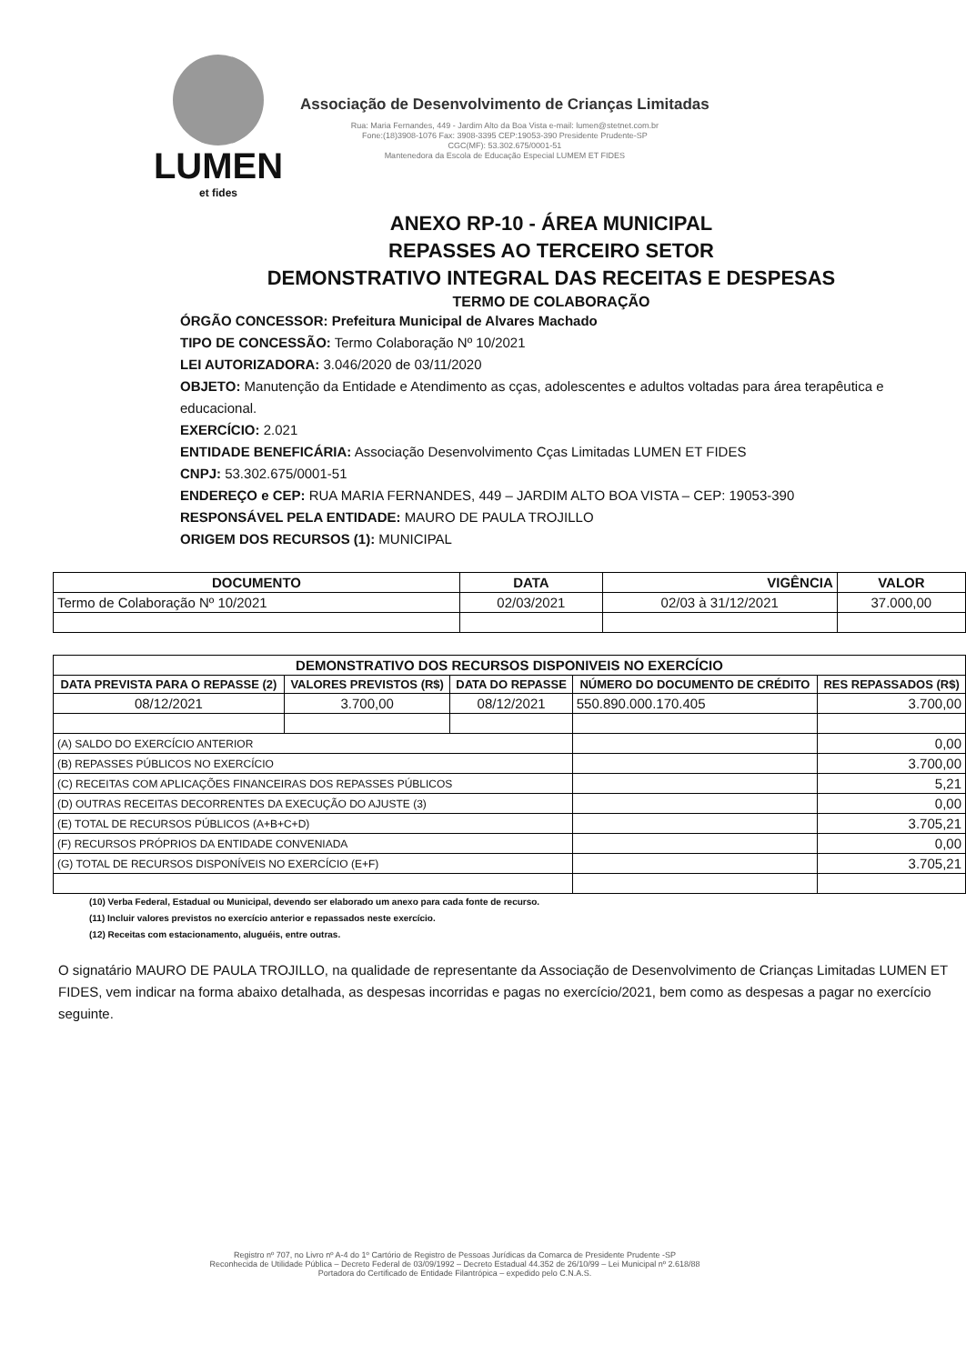LUMEN
et fides
Associação de Desenvolvimento de Crianças Limitadas
Rua: Maria Fernandes, 449 - Jardim Alto da Boa Vista e-mail: lumen@stetnet.com.br
Fone:(18)3908-1076 Fax: 3908-3395 CEP:19053-390 Presidente Prudente-SP
CGC(MF): 53.302.675/0001-51
Mantenedora da Escola de Educação Especial LUMEM ET FIDES
ANEXO RP-10 - ÁREA MUNICIPAL
REPASSES AO TERCEIRO SETOR
DEMONSTRATIVO INTEGRAL DAS RECEITAS E DESPESAS
TERMO DE COLABORAÇÃO
ÓRGÃO CONCESSOR: Prefeitura Municipal de Alvares Machado
TIPO DE CONCESSÃO: Termo Colaboração Nº 10/2021
LEI AUTORIZADORA: 3.046/2020 de 03/11/2020
OBJETO: Manutenção da Entidade e Atendimento as cças, adolescentes e adultos voltadas para área terapêutica e educacional.
EXERCÍCIO: 2.021
ENTIDADE BENEFICÁRIA: Associação Desenvolvimento Cças Limitadas LUMEN ET FIDES
CNPJ: 53.302.675/0001-51
ENDEREÇO e CEP: RUA MARIA FERNANDES, 449 – JARDIM ALTO BOA VISTA – CEP: 19053-390
RESPONSÁVEL PELA ENTIDADE: MAURO DE PAULA TROJILLO
ORIGEM DOS RECURSOS (1): MUNICIPAL
| DOCUMENTO | DATA | VIGÊNCIA | VALOR |
| --- | --- | --- | --- |
| Termo de Colaboração Nº 10/2021 | 02/03/2021 | 02/03 à 31/12/2021 | 37.000,00 |
| DEMONSTRATIVO DOS RECURSOS DISPONIVEIS NO EXERCÍCIO | | | | |
| --- | --- | --- | --- | --- |
| DATA PREVISTA PARA O REPASSE (2) | VALORES PREVISTOS (R$) | DATA DO REPASSE | NÚMERO DO DOCUMENTO DE CRÉDITO | RES REPASSADOS (R$) |
| 08/12/2021 | 3.700,00 | 08/12/2021 | 550.890.000.170.405 | 3.700,00 |
| (A) SALDO DO EXERCÍCIO ANTERIOR | | | | 0,00 |
| (B) REPASSES PÚBLICOS NO EXERCÍCIO | | | | 3.700,00 |
| (C) RECEITAS COM APLICAÇÕES FINANCEIRAS DOS REPASSES PÚBLICOS | | | | 5,21 |
| (D) OUTRAS RECEITAS DECORRENTES DA EXECUÇÃO DO AJUSTE (3) | | | | 0,00 |
| (E) TOTAL DE RECURSOS PÚBLICOS (A+B+C+D) | | | | 3.705,21 |
| (F) RECURSOS PRÓPRIOS DA ENTIDADE CONVENIADA | | | | 0,00 |
| (G) TOTAL DE RECURSOS DISPONÍVEIS NO EXERCÍCIO (E+F) | | | | 3.705,21 |
(10) Verba Federal, Estadual ou Municipal, devendo ser elaborado um anexo para cada fonte de recurso.
(11) Incluir valores previstos no exercício anterior e repassados neste exercício.
(12) Receitas com estacionamento, aluguéis, entre outras.
O signatário MAURO DE PAULA TROJILLO, na qualidade de representante da Associação de Desenvolvimento de Crianças Limitadas LUMEN ET FIDES, vem indicar na forma abaixo detalhada, as despesas incorridas e pagas no exercício/2021, bem como as despesas a pagar no exercício seguinte.
Registro nº 707, no Livro nº A-4 do 1º Cartório de Registro de Pessoas Jurídicas da Comarca de Presidente Prudente -SP
Reconhecida de Utilidade Pública – Decreto Federal de 03/09/1992 – Decreto Estadual 44.352 de 26/10/99 – Lei Municipal nº 2.618/88
Portadora do Certificado de Entidade Filantrópica – expedido pelo C.N.A.S.